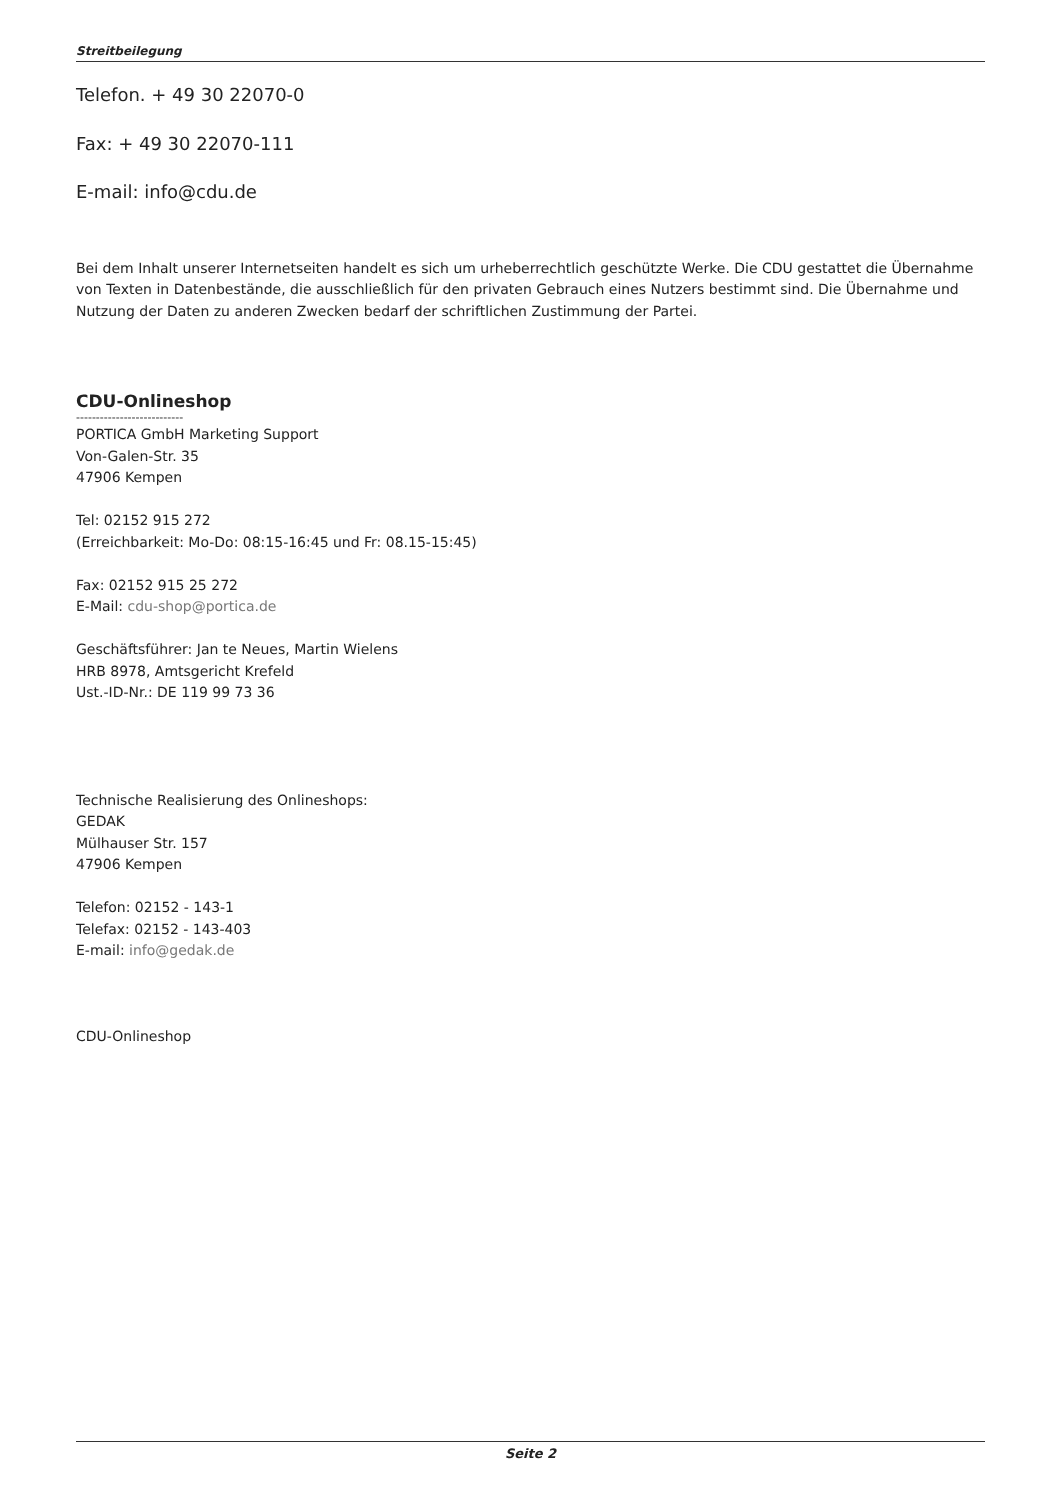Streitbeilegung
Telefon. + 49 30 22070-0
Fax: + 49 30 22070-111
E-mail: info@cdu.de
Bei dem Inhalt unserer Internetseiten handelt es sich um urheberrechtlich geschützte Werke. Die CDU gestattet die Übernahme von Texten in Datenbestände, die ausschließlich für den privaten Gebrauch eines Nutzers bestimmt sind. Die Übernahme und Nutzung der Daten zu anderen Zwecken bedarf der schriftlichen Zustimmung der Partei.
CDU-Onlineshop
---------------------------
PORTICA GmbH Marketing Support
Von-Galen-Str. 35
47906 Kempen
Tel: 02152 915 272
(Erreichbarkeit: Mo-Do: 08:15-16:45 und Fr: 08.15-15:45)
Fax: 02152 915 25 272
E-Mail: cdu-shop@portica.de
Geschäftsführer: Jan te Neues, Martin Wielens
HRB 8978, Amtsgericht Krefeld
Ust.-ID-Nr.: DE 119 99 73 36
Technische Realisierung des Onlineshops:
GEDAK
Mülhauser Str. 157
47906 Kempen
Telefon: 02152 - 143-1
Telefax: 02152 - 143-403
E-mail: info@gedak.de
CDU-Onlineshop
Seite 2